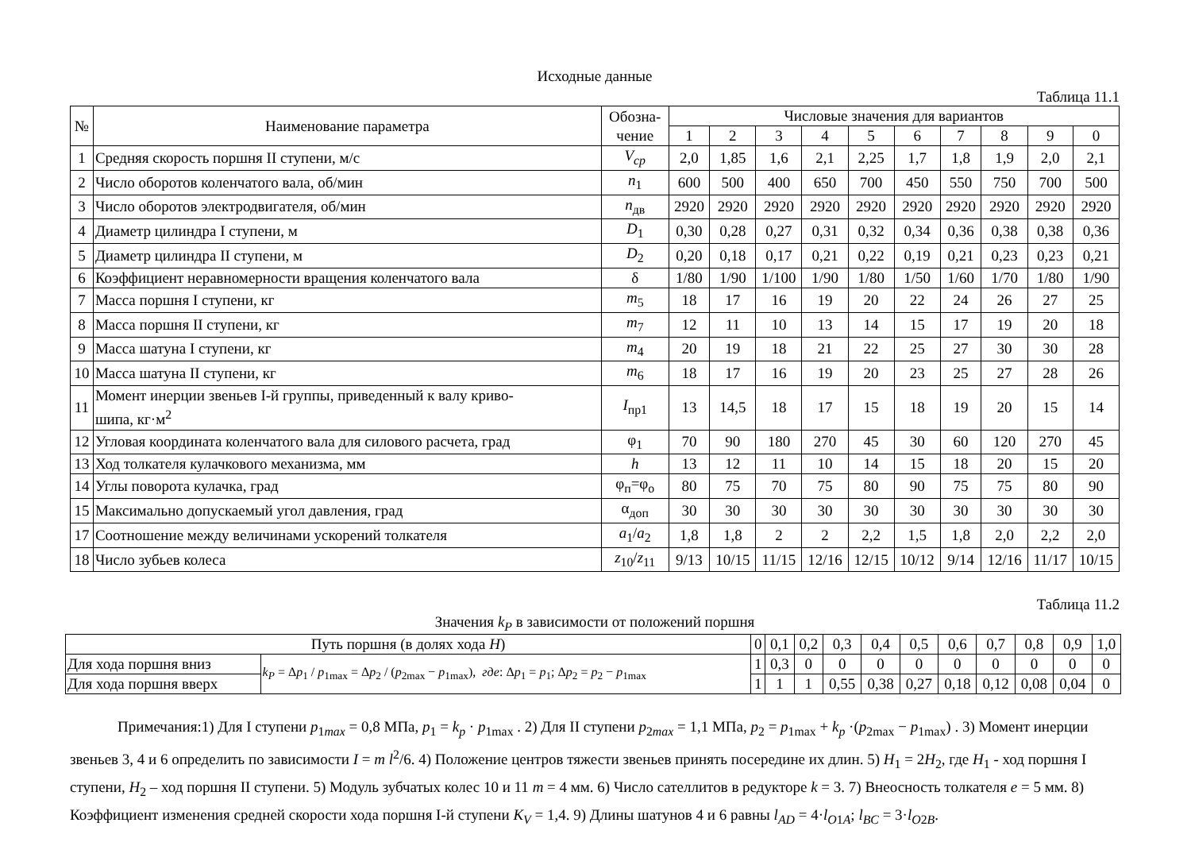Исходные данные
Таблица 11.1
| № | Наименование параметра | Обозна- чение | Числовые значения для вариантов | | | | | | | | | |
| --- | --- | --- | --- | --- | --- | --- | --- | --- | --- | --- | --- | --- |
| | | | 1 | 2 | 3 | 4 | 5 | 6 | 7 | 8 | 9 | 0 |
| 1 | Средняя скорость поршня II ступени, м/с | V<sub>cp</sub> | 2,0 | 1,85 | 1,6 | 2,1 | 2,25 | 1,7 | 1,8 | 1,9 | 2,0 | 2,1 |
| 2 | Число оборотов коленчатого вала, об/мин | n<sub>1</sub> | 600 | 500 | 400 | 650 | 700 | 450 | 550 | 750 | 700 | 500 |
| 3 | Число оборотов электродвигателя, об/мин | n<sub>дв</sub> | 2920 | 2920 | 2920 | 2920 | 2920 | 2920 | 2920 | 2920 | 2920 | 2920 |
| 4 | Диаметр цилиндра I ступени, м | D<sub>1</sub> | 0,30 | 0,28 | 0,27 | 0,31 | 0,32 | 0,34 | 0,36 | 0,38 | 0,38 | 0,36 |
| 5 | Диаметр цилиндра II ступени, м | D<sub>2</sub> | 0,20 | 0,18 | 0,17 | 0,21 | 0,22 | 0,19 | 0,21 | 0,23 | 0,23 | 0,21 |
| 6 | Коэффициент неравномерности вращения коленчатого вала | δ | 1/80 | 1/90 | 1/100 | 1/90 | 1/80 | 1/50 | 1/60 | 1/70 | 1/80 | 1/90 |
| 7 | Масса поршня I ступени, кг | m<sub>5</sub> | 18 | 17 | 16 | 19 | 20 | 22 | 24 | 26 | 27 | 25 |
| 8 | Масса поршня II ступени, кг | m<sub>7</sub> | 12 | 11 | 10 | 13 | 14 | 15 | 17 | 19 | 20 | 18 |
| 9 | Масса шатуна I ступени, кг | m<sub>4</sub> | 20 | 19 | 18 | 21 | 22 | 25 | 27 | 30 | 30 | 28 |
| 10 | Масса шатуна II ступени, кг | m<sub>6</sub> | 18 | 17 | 16 | 19 | 20 | 23 | 25 | 27 | 28 | 26 |
| 11 | Момент инерции звеньев I-й группы, приведенный к валу криво- шипа, кг·м<sup>2</sup> | I<sub>пр1</sub> | 13 | 14,5 | 18 | 17 | 15 | 18 | 19 | 20 | 15 | 14 |
| 12 | Угловая координата коленчатого вала для силового расчета, град | φ<sub>1</sub> | 70 | 90 | 180 | 270 | 45 | 30 | 60 | 120 | 270 | 45 |
| 13 | Ход толкателя кулачкового механизма, мм | h | 13 | 12 | 11 | 10 | 14 | 15 | 18 | 20 | 15 | 20 |
| 14 | Углы поворота кулачка, град | φ<sub>п</sub>=φ<sub>о</sub> | 80 | 75 | 70 | 75 | 80 | 90 | 75 | 75 | 80 | 90 |
| 15 | Максимально допускаемый угол давления, град | α<sub>доп</sub> | 30 | 30 | 30 | 30 | 30 | 30 | 30 | 30 | 30 | 30 |
| 17 | Соотношение между величинами ускорений толкателя | a<sub>1</sub>/ a<sub>2</sub> | 1,8 | 1,8 | 2 | 2 | 2,2 | 1,5 | 1,8 | 2,0 | 2,2 | 2,0 |
| 18 | Число зубьев колеса | z<sub>10</sub>/ z<sub>11</sub> | 9/13 | 10/15 | 11/15 | 12/16 | 12/15 | 10/12 | 9/14 | 12/16 | 11/17 | 10/15 |
Таблица 11.2
Значения k<sub>P</sub> в зависимости от положений поршня
| Путь поршня (в долях хода H ) | | 0 | 0,1 | 0,2 | 0,3 | 0,4 | 0,5 | 0,6 | 0,7 | 0,8 | 0,9 | 1,0 |
| Для хода поршня вниз | k<sub>P</sub> = Δ p<sub>1</sub> / p<sub>1max</sub> = Δ p<sub>2</sub> / ( p<sub>2max</sub> − p<sub>1max</sub>), где : Δ p<sub>1</sub> = p<sub>1</sub>; Δ p<sub>2</sub> = p<sub>2</sub> − p<sub>1max</sub> | 1 | 0,3 | 0 | 0 | 0 | 0 | 0 | 0 | 0 | 0 | 0 |
| Для хода поршня вверх | | 1 | 1 | 1 | 0,55 | 0,38 | 0,27 | 0,18 | 0,12 | 0,08 | 0,04 | 0 |
Примечания:1) Для I ступени p<sub>1max</sub> = 0,8 МПа, p<sub>1</sub> = k<sub>p</sub> · p<sub>1max</sub> . 2) Для II ступени p<sub>2max</sub> = 1,1 МПа, p<sub>2</sub> = p<sub>1max</sub> + k<sub>p</sub> ·(p<sub>2max</sub> − p<sub>1max</sub>) . 3) Момент инерции звеньев 3, 4 и 6 определить по зависимости I = m l<sup>2</sup>/6. 4) Положение центров тяжести звеньев принять посередине их длин. 5) H<sub>1</sub> = 2H<sub>2</sub>, где H<sub>1</sub> - ход поршня I ступени, H<sub>2</sub> – ход поршня II ступени. 5) Модуль зубчатых колес 10 и 11 m = 4 мм. 6) Число сателлитов в редукторе k = 3. 7) Внеосность толкателя e = 5 мм. 8) Коэффициент изменения средней скорости хода поршня I-й ступени K<sub>V</sub> = 1,4. 9) Длины шатунов 4 и 6 равны l<sub>AD</sub> = 4·l<sub>O1A</sub>; l<sub>BC</sub> = 3·l<sub>O2B</sub>.